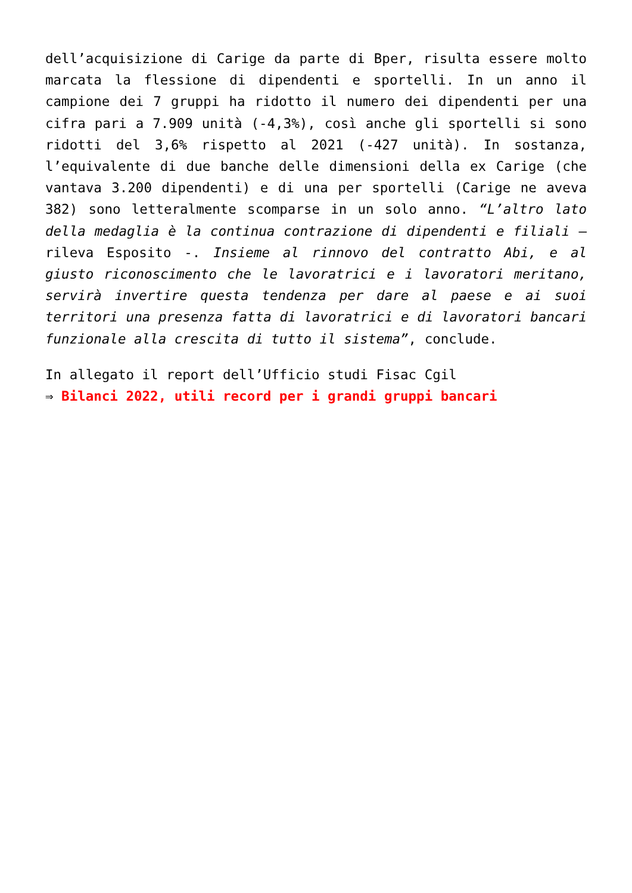dell’acquisizione di Carige da parte di Bper, risulta essere molto marcata la flessione di dipendenti e sportelli. In un anno il campione dei 7 gruppi ha ridotto il numero dei dipendenti per una cifra pari a 7.909 unità (-4,3%), così anche gli sportelli si sono ridotti del 3,6% rispetto al 2021 (-427 unità). In sostanza, l’equivalente di due banche delle dimensioni della ex Carige (che vantava 3.200 dipendenti) e di una per sportelli (Carige ne aveva 382) sono letteralmente scomparse in un solo anno. “L’altro lato della medaglia è la continua contrazione di dipendenti e filiali – rileva Esposito -. Insieme al rinnovo del contratto Abi, e al giusto riconoscimento che le lavoratrici e i lavoratori meritano, servirà invertire questa tendenza per dare al paese e ai suoi territori una presenza fatta di lavoratrici e di lavoratori bancari funzionale alla crescita di tutto il sistema”, conclude.
In allegato il report dell’Ufficio studi Fisac Cgil
⇒ Bilanci 2022, utili record per i grandi gruppi bancari